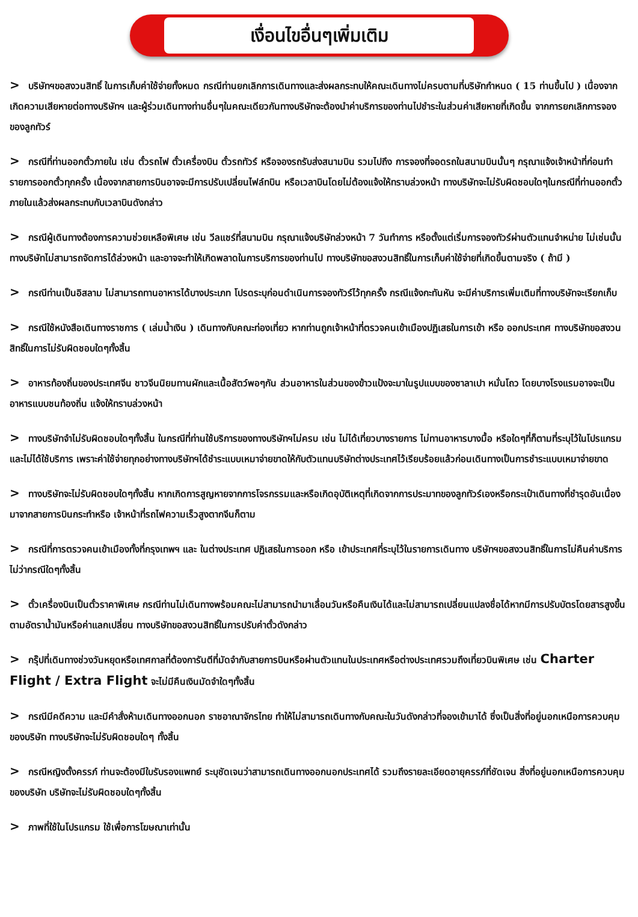เงื่อนไขอื่นๆเพิ่มเติม
> บริษัทฯขอสงวนสิทธิ์ ในการเก็บค่าใช้จ่ายทั้งหมด กรณีท่านยกเลิกการเดินทางและส่งผลกระทบให้คณะเดินทางไม่ครบตามที่บริษัทกำหนด ( 15 ท่านขึ้นไป ) เนื่องจากเกิดความเสียหายต่อทางบริษัทฯ และผู้ร่วมเดินทางท่านอื่นๆในคณะเดียวกันทางบริษัทจะต้องนำค่าบริการของท่านไปชำระในส่วนค่าเสียหายที่เกิดขึ้น จากการยกเลิกการจองของลูกทัวร์
> กรณีที่ท่านออกตั๋วภายใน เช่น ตั๋วรถไฟ ตั๋วเครื่องบิน ตั๋วรถทัวร์ หรือจองรถรับส่งสนามบิน รวมไปถึง การจองที่จอดรถในสนามบินนั้นๆ กรุณาแจ้งเจ้าหน้าที่ก่อนทำรายการออกตั๋วทุกครั้ง เนื่องจากสายการบินอาจจะมีการปรับเปลี่ยนไฟล์ทบิน หรือเวลาบินโดยไม่ต้องแจ้งให้ทราบล่วงหน้า ทางบริษัทจะไม่รับผิดชอบใดๆในกรณีที่ท่านออกตั๋วภายในแล้วส่งผลกระทบกับเวลาบินดังกล่าว
> กรณีผู้เดินทางต้องการความช่วยเหลือพิเศษ เช่น วีลแชร์ที่สนามบิน กรุณาแจ้งบริษัทล่วงหน้า 7 วันทำการ หรือตั้งแต่เริ่มการจองทัวร์ผ่านตัวแทนจำหน่าย ไม่เช่นนั้นทางบริษัทไม่สามารถจัดการได้ล่วงหน้า และอาจจะทำให้เกิดพลาดในการบริการของท่านไป ทางบริษัทขอสงวนสิทธิ์ในการเก็บค่าใช้จ่ายที่เกิดขึ้นตามจริง ( ถ้ามี )
> กรณีท่านเป็นอิสลาม ไม่สามารถทานอาหารได้บางประเภท โปรดระบุก่อนดำเนินการจองทัวร์ไว้ทุกครั้ง กรณีแจ้งกะทันหัน จะมีค่าบริการเพิ่มเติมที่ทางบริษัทจะเรียกเก็บ
> กรณีใช้หนังสือเดินทางราชการ ( เล่มน้ำเงิน ) เดินทางกับคณะท่องเที่ยว หากท่านถูกเจ้าหน้าที่ตรวจคนเข้าเมืองปฏิเสธในการเข้า หรือ ออกประเทศ ทางบริษัทขอสงวนสิทธิ์ในการไม่รับผิดชอบใดๆทั้งสิ้น
> อาหารท้องถิ่นของประเทศจีน ชาวจีนนิยมทานผักและเนื้อสัตว์พอๆกัน ส่วนอาหารในส่วนของข้าวแป้งจะมาในรูปแบบของซาลาเปา หมั่นโถว โดยบางโรงแรมอาจจะเป็นอาหารแบบชนท้องถิ่น แจ้งให้ทราบล่วงหน้า
> ทางบริษัทจำไม่รับผิดชอบใดๆทั้งสิ้น ในกรณีที่ท่านใช้บริการของทางบริษัทฯไม่ครบ เช่น ไม่ได้เที่ยวบางรายการ ไม่ทานอาหารบางมื้อ หรือใดๆที่ก็ตามที่ระบุไว้ในโปรแกรม และไม่ได้ใช้บริการ เพราะค่าใช้จ่ายทุกอย่างทางบริษัทฯได้ชำระแบบเหมาจ่ายขาดให้กับตัวแทนบริษัทต่างประเทศไว้เรียบร้อยแล้วก่อนเดินทางเป็นการชำระแบบเหมาจ่ายขาด
> ทางบริษัทจะไม่รับผิดชอบใดๆทั้งสิ้น หากเกิดการสูญหายจากการโจรกรรมและหรือเกิดอุบัติเหตุที่เกิดจากการประมาทของลูกทัวร์เองหรือกระเป๋าเดินทางที่ชำรุดอันเนื่องมาจากสายการบินกระทำหรือ เจ้าหน้าที่รถไฟความเร็วสูงตากจีนก็ตาม
> กรณีที่การตรวจคนเข้าเมืองทั้งที่กรุงเทพฯ และ ในต่างประเทศ ปฏิเสธในการออก หรือ เข้าประเทศที่ระบุไว้ในรายการเดินทาง บริษัทฯขอสงวนสิทธิ์ในการไม่คืนค่าบริการไม่ว่ากรณีใดๆทั้งสิ้น
> ตั๋วเครื่องบินเป็นตั๋วราคาพิเศษ กรณีท่านไม่เดินทางพร้อมคณะไม่สามารถนำมาเลื่อนวันหรือคืนเงินได้และไม่สามารถเปลี่ยนแปลงชื่อได้หากมีการปรับบัตรโดยสารสูงขึ้น ตามอัตราน้ำมันหรือค่าแลกเปลี่ยน ทางบริษัทขอสงวนสิทธิ์ในการปรับค่าตั๋วดังกล่าว
> กรุ๊ปที่เดินทางช่วงวันหยุดหรือเทศกาลที่ต้องการันตีที่มัดจำกับสายการบินหรือผ่านตัวแทนในประเทศหรือต่างประเทศรวมถึงเที่ยวบินพิเศษ เช่น Charter Flight / Extra Flight จะไม่มีคืนเงินมัดจำใดๆทั้งสิ้น
> กรณีมีคดีความ และมีคำสั่งห้ามเดินทางออกนอก ราชอาณาจักรไทย ทำให้ไม่สามารถเดินทางกับคณะในวันดังกล่าวที่จองเข้ามาได้ ซึ่งเป็นสิ่งที่อยู่นอกเหนือการควบคุมของบริษัท ทางบริษัทจะไม่รับผิดชอบใดๆ ทั้งสิ้น
> กรณีหญิงตั้งครรภ์ ท่านจะต้องมีใบรับรองแพทย์ ระบุชัดเจนว่าสามารถเดินทางออกนอกประเทศได้ รวมถึงรายละเอียดอายุครรภ์ที่ชัดเจน สิ่งที่อยู่นอกเหนือการควบคุมของบริษัท บริษัทจะไม่รับผิดชอบใดๆทั้งสิ้น
> ภาพที่ใช้ในโปรแกรม ใช้เพื่อการโฆษณาเท่านั้น